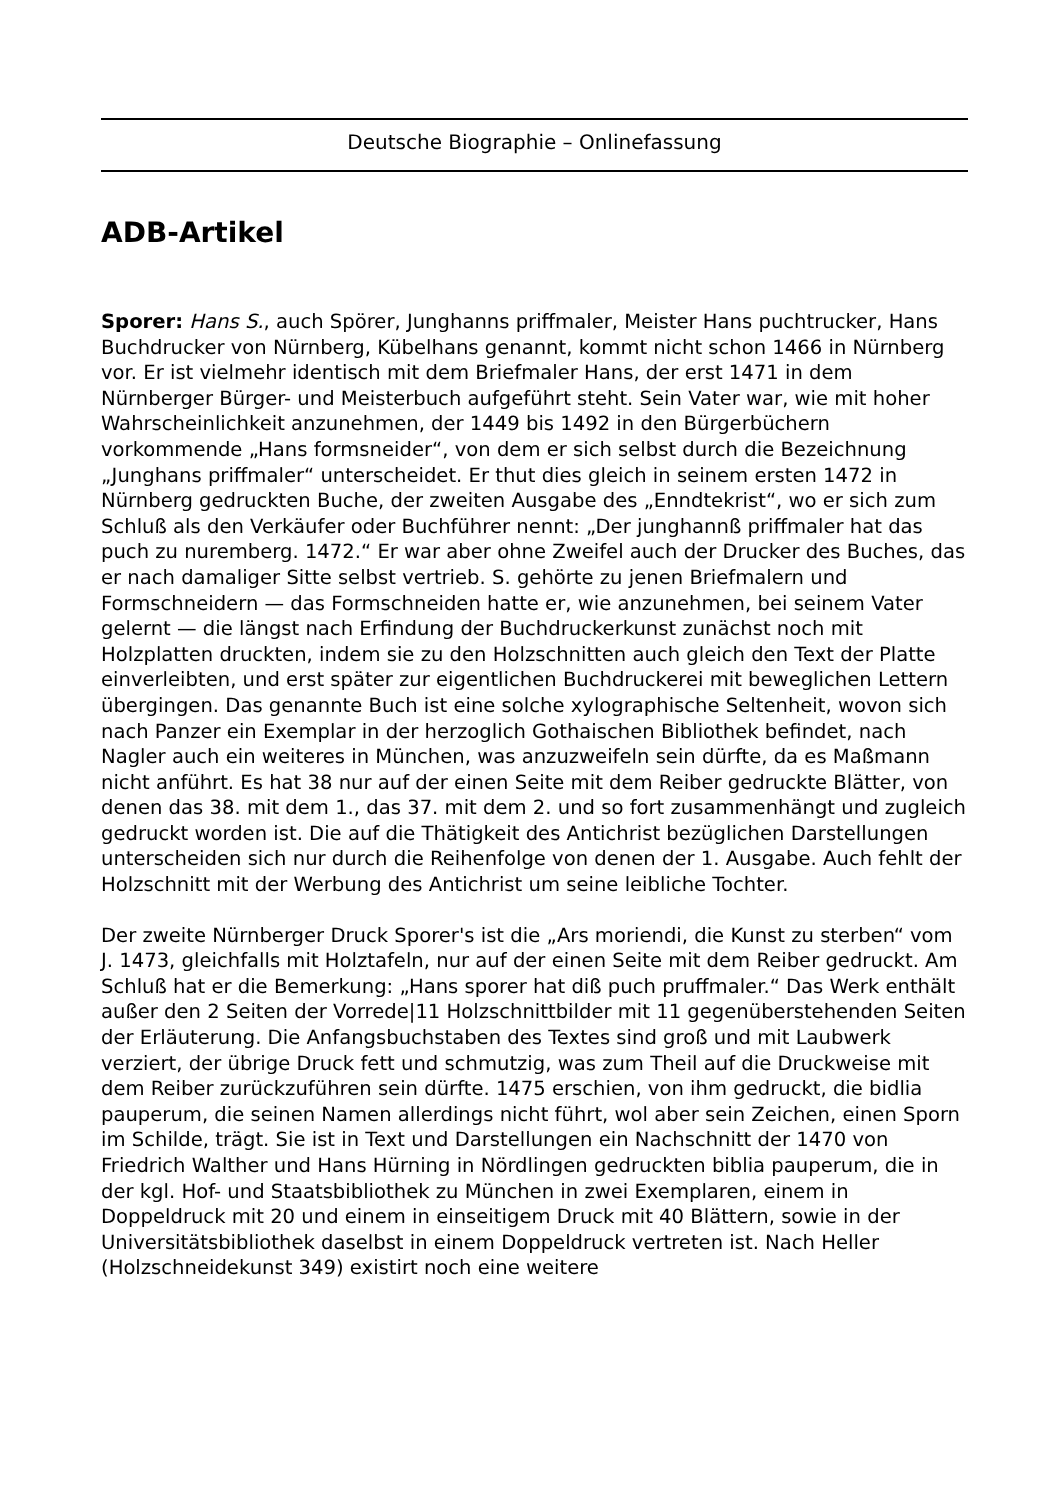Deutsche Biographie – Onlinefassung
ADB-Artikel
Sporer: Hans S., auch Spörer, Junghanns priffmaler, Meister Hans puchtrucker, Hans Buchdrucker von Nürnberg, Kübelhans genannt, kommt nicht schon 1466 in Nürnberg vor. Er ist vielmehr identisch mit dem Briefmaler Hans, der erst 1471 in dem Nürnberger Bürger- und Meisterbuch aufgeführt steht. Sein Vater war, wie mit hoher Wahrscheinlichkeit anzunehmen, der 1449 bis 1492 in den Bürgerbüchern vorkommende „Hans formsneider“, von dem er sich selbst durch die Bezeichnung „Junghans priffmaler“ unterscheidet. Er thut dies gleich in seinem ersten 1472 in Nürnberg gedruckten Buche, der zweiten Ausgabe des „Enndtekrist“, wo er sich zum Schluß als den Verkäufer oder Buchführer nennt: „Der junghannß priffmaler hat das puch zu nuremberg. 1472.“ Er war aber ohne Zweifel auch der Drucker des Buches, das er nach damaliger Sitte selbst vertrieb. S. gehörte zu jenen Briefmalern und Formschneidern — das Formschneiden hatte er, wie anzunehmen, bei seinem Vater gelernt — die längst nach Erfindung der Buchdruckerkunst zunächst noch mit Holzplatten druckten, indem sie zu den Holzschnitten auch gleich den Text der Platte einverleibten, und erst später zur eigentlichen Buchdruckerei mit beweglichen Lettern übergingen. Das genannte Buch ist eine solche xylographische Seltenheit, wovon sich nach Panzer ein Exemplar in der herzoglich Gothaischen Bibliothek befindet, nach Nagler auch ein weiteres in München, was anzuzweifeln sein dürfte, da es Maßmann nicht anführt. Es hat 38 nur auf der einen Seite mit dem Reiber gedruckte Blätter, von denen das 38. mit dem 1., das 37. mit dem 2. und so fort zusammenhängt und zugleich gedruckt worden ist. Die auf die Thätigkeit des Antichrist bezüglichen Darstellungen unterscheiden sich nur durch die Reihenfolge von denen der 1. Ausgabe. Auch fehlt der Holzschnitt mit der Werbung des Antichrist um seine leibliche Tochter.
Der zweite Nürnberger Druck Sporer's ist die „Ars moriendi, die Kunst zu sterben“ vom J. 1473, gleichfalls mit Holztafeln, nur auf der einen Seite mit dem Reiber gedruckt. Am Schluß hat er die Bemerkung: „Hans sporer hat diß puch pruffmaler.“ Das Werk enthält außer den 2 Seiten der Vorrede|11 Holzschnittbilder mit 11 gegenüberstehenden Seiten der Erläuterung. Die Anfangsbuchstaben des Textes sind groß und mit Laubwerk verziert, der übrige Druck fett und schmutzig, was zum Theil auf die Druckweise mit dem Reiber zurückzuführen sein dürfte. 1475 erschien, von ihm gedruckt, die bidlia pauperum, die seinen Namen allerdings nicht führt, wol aber sein Zeichen, einen Sporn im Schilde, trägt. Sie ist in Text und Darstellungen ein Nachschnitt der 1470 von Friedrich Walther und Hans Hürning in Nördlingen gedruckten biblia pauperum, die in der kgl. Hof- und Staatsbibliothek zu München in zwei Exemplaren, einem in Doppeldruck mit 20 und einem in einseitigem Druck mit 40 Blättern, sowie in der Universitätsbibliothek daselbst in einem Doppeldruck vertreten ist. Nach Heller (Holzschneidekunst 349) existirt noch eine weitere